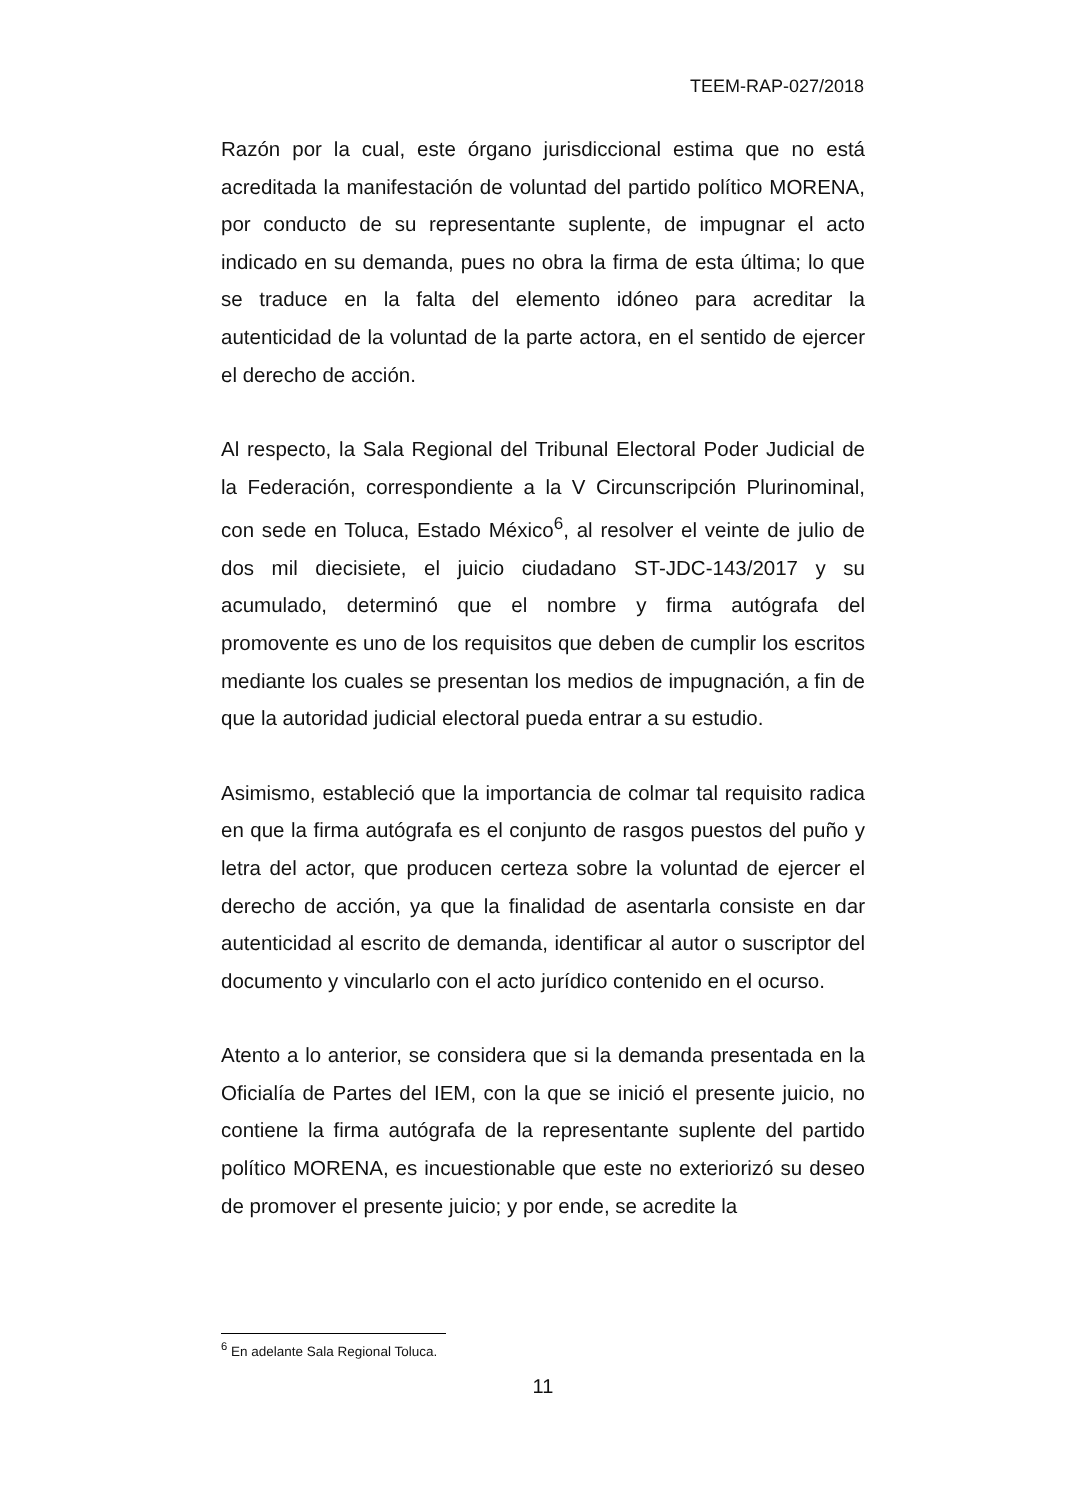TEEM-RAP-027/2018
Razón por la cual, este órgano jurisdiccional estima que no está acreditada la manifestación de voluntad del partido político MORENA, por conducto de su representante suplente, de impugnar el acto indicado en su demanda, pues no obra la firma de esta última; lo que se traduce en la falta del elemento idóneo para acreditar la autenticidad de la voluntad de la parte actora, en el sentido de ejercer el derecho de acción.
Al respecto, la Sala Regional del Tribunal Electoral Poder Judicial de la Federación, correspondiente a la V Circunscripción Plurinominal, con sede en Toluca, Estado México<sup>6</sup>, al resolver el veinte de julio de dos mil diecisiete, el juicio ciudadano ST-JDC-143/2017 y su acumulado, determinó que el nombre y firma autógrafa del promovente es uno de los requisitos que deben de cumplir los escritos mediante los cuales se presentan los medios de impugnación, a fin de que la autoridad judicial electoral pueda entrar a su estudio.
Asimismo, estableció que la importancia de colmar tal requisito radica en que la firma autógrafa es el conjunto de rasgos puestos del puño y letra del actor, que producen certeza sobre la voluntad de ejercer el derecho de acción, ya que la finalidad de asentarla consiste en dar autenticidad al escrito de demanda, identificar al autor o suscriptor del documento y vincularlo con el acto jurídico contenido en el ocurso.
Atento a lo anterior, se considera que si la demanda presentada en la Oficialía de Partes del IEM, con la que se inició el presente juicio, no contiene la firma autógrafa de la representante suplente del partido político MORENA, es incuestionable que este no exteriorizó su deseo de promover el presente juicio; y por ende, se acredite la
<sup>6</sup> En adelante Sala Regional Toluca.
11